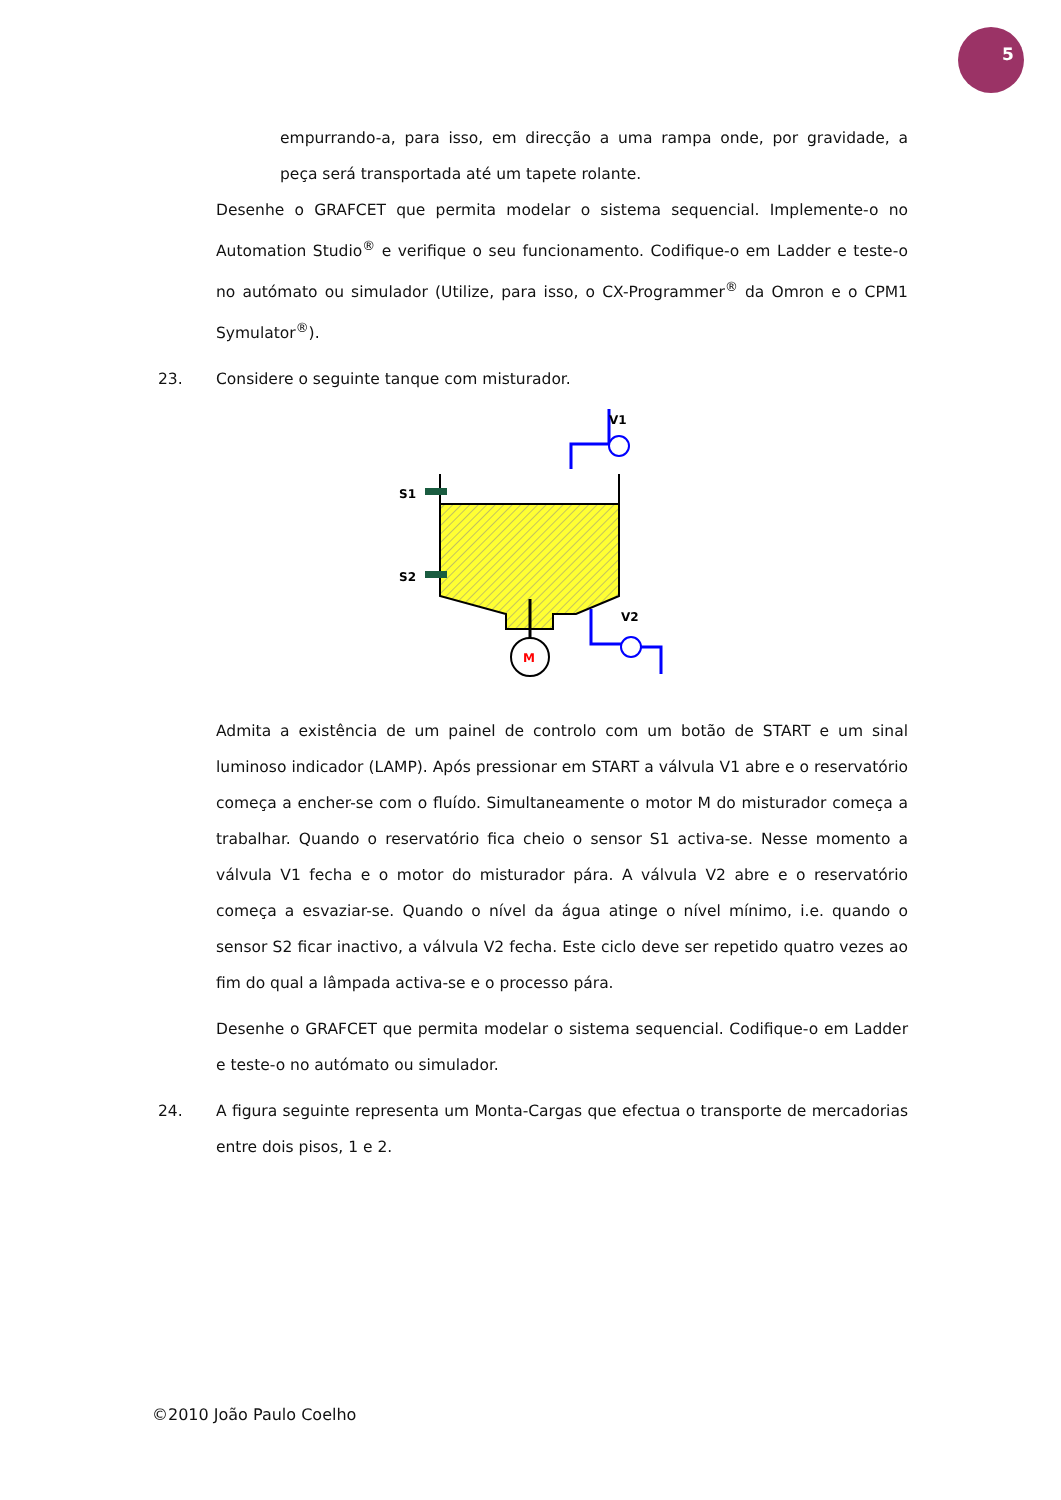5
empurrando-a, para isso, em direcção a uma rampa onde, por gravidade, a peça será transportada até um tapete rolante.
Desenhe o GRAFCET que permita modelar o sistema sequencial. Implemente-o no Automation Studio<sup>®</sup> e verifique o seu funcionamento. Codifique-o em Ladder e teste-o no autómato ou simulador (Utilize, para isso, o CX-Programmer<sup>®</sup> da Omron e o CPM1 Symulator<sup>®</sup>).
23.
Considere o seguinte tanque com misturador.
S1
S2
M
V1
V2
Admita a existência de um painel de controlo com um botão de START e um sinal luminoso indicador (LAMP). Após pressionar em START a válvula V1 abre e o reservatório começa a encher-se com o fluído. Simultaneamente o motor M do misturador começa a trabalhar. Quando o reservatório fica cheio o sensor S1 activa-se. Nesse momento a válvula V1 fecha e o motor do misturador pára. A válvula V2 abre e o reservatório começa a esvaziar-se. Quando o nível da água atinge o nível mínimo, i.e. quando o sensor S2 ficar inactivo, a válvula V2 fecha. Este ciclo deve ser repetido quatro vezes ao fim do qual a lâmpada activa-se e o processo pára.
Desenhe o GRAFCET que permita modelar o sistema sequencial. Codifique-o em Ladder e teste-o no autómato ou simulador.
24.
A figura seguinte representa um Monta-Cargas que efectua o transporte de mercadorias entre dois pisos, 1 e 2.
©2010 João Paulo Coelho